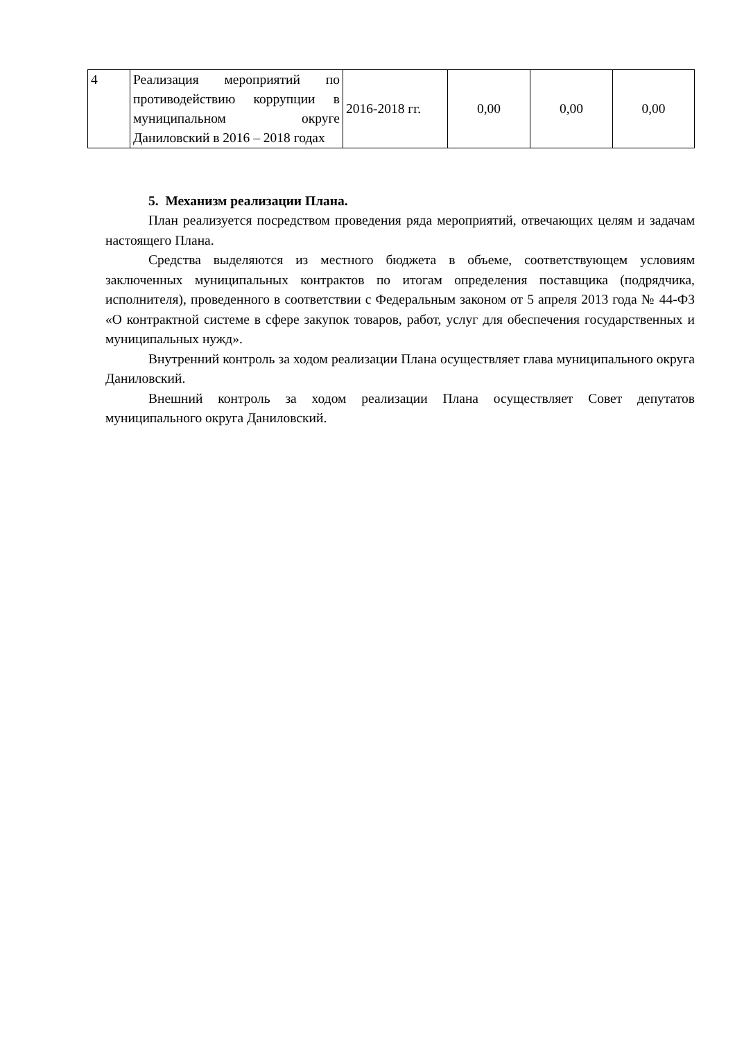| 4 | Реализация мероприятий по противодействию коррупции в муниципальном округе Даниловский в 2016 – 2018 годах | 2016-2018 гг. | 0,00 | 0,00 | 0,00 |
5. Механизм реализации Плана.
План реализуется посредством проведения ряда мероприятий, отвечающих целям и задачам настоящего Плана.
Средства выделяются из местного бюджета в объеме, соответствующем условиям заключенных муниципальных контрактов по итогам определения поставщика (подрядчика, исполнителя), проведенного в соответствии с Федеральным законом от 5 апреля 2013 года № 44-ФЗ «О контрактной системе в сфере закупок товаров, работ, услуг для обеспечения государственных и муниципальных нужд».
Внутренний контроль за ходом реализации Плана осуществляет глава муниципального округа Даниловский.
Внешний контроль за ходом реализации Плана осуществляет Совет депутатов муниципального округа Даниловский.